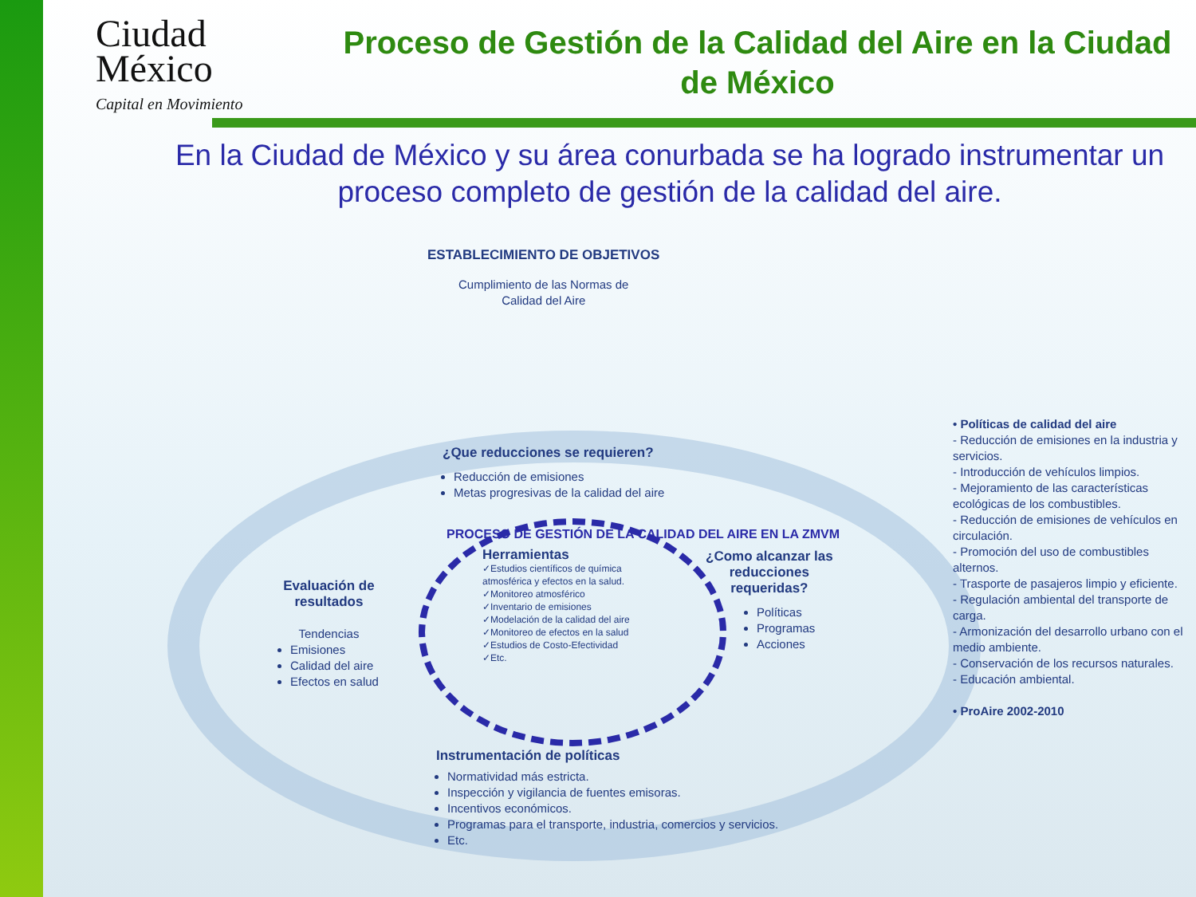Ciudad
México
Capital en Movimiento
Proceso de Gestión de la Calidad del Aire en la Ciudad de México
En la Ciudad de México y su área conurbada se ha logrado instrumentar un proceso completo de gestión de la calidad del aire.
ESTABLECIMIENTO DE OBJETIVOS
Cumplimiento de las Normas de
Calidad del Aire
¿Que reducciones se requieren?
Reducción de emisiones
Metas progresivas de la calidad del aire
PROCESO DE GESTIÓN DE LA CALIDAD DEL AIRE EN LA ZMVM
Herramientas
✓Estudios científicos de química atmosférica y efectos en la salud.
✓Monitoreo atmosférico
✓Inventario de emisiones
✓Modelación de la calidad del aire
✓Monitoreo de efectos en la salud
✓Estudios de Costo-Efectividad
✓Etc.
Evaluación de
resultados
Tendencias
Emisiones
Calidad del aire
Efectos en salud
¿Como alcanzar las
reducciones
requeridas?
Políticas
Programas
Acciones
Instrumentación de políticas
Normatividad más estricta.
Inspección y vigilancia de fuentes emisoras.
Incentivos económicos.
Programas para el transporte, industria, comercios y servicios.
Etc.
• Políticas de calidad del aire
- Reducción de emisiones en la industria y servicios.
- Introducción de vehículos limpios.
- Mejoramiento de las características ecológicas de los combustibles.
- Reducción de emisiones de vehículos en circulación.
- Promoción del uso de combustibles alternos.
- Trasporte de pasajeros limpio y eficiente.
- Regulación ambiental del transporte de carga.
- Armonización del desarrollo urbano con el medio ambiente.
- Conservación de los recursos naturales.
- Educación ambiental.
• ProAire 2002-2010